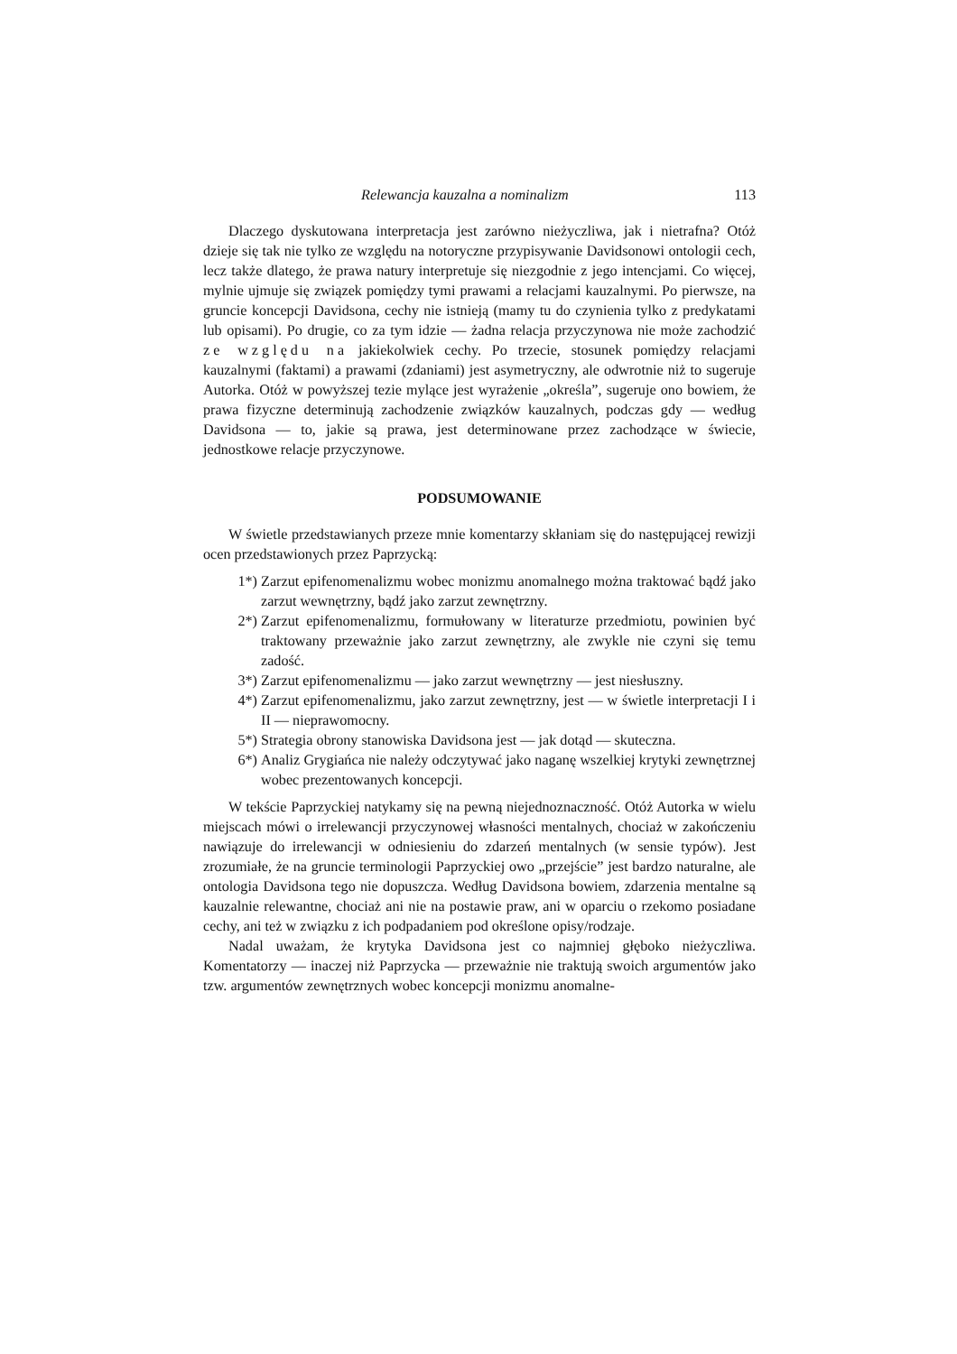Relewancja kauzalna a nominalizm 113
Dlaczego dyskutowana interpretacja jest zarówno nieżyczliwa, jak i nietrafna? Otóż dzieje się tak nie tylko ze względu na notoryczne przypisywanie Davidsonowi ontologii cech, lecz także dlatego, że prawa natury interpretuje się niezgodnie z jego intencjami. Co więcej, mylnie ujmuje się związek pomiędzy tymi prawami a relacjami kauzalnymi. Po pierwsze, na gruncie koncepcji Davidsona, cechy nie istnieją (mamy tu do czynienia tylko z predykatami lub opisami). Po drugie, co za tym idzie — żadna relacja przyczynowa nie może zachodzić ze względu na jakiekolwiek cechy. Po trzecie, stosunek pomiędzy relacjami kauzalnymi (faktami) a prawami (zdaniami) jest asymetryczny, ale odwrotnie niż to sugeruje Autorka. Otóż w powyższej tezie mylące jest wyrażenie „określa”, sugeruje ono bowiem, że prawa fizyczne determinują zachodzenie związków kauzalnych, podczas gdy — według Davidsona — to, jakie są prawa, jest determinowane przez zachodzące w świecie, jednostkowe relacje przyczynowe.
PODSUMOWANIE
W świetle przedstawianych przeze mnie komentarzy skłaniam się do następującej rewizji ocen przedstawionych przez Paprzycką:
1*) Zarzut epifenomenalizmu wobec monizmu anomalnego można traktować bądź jako zarzut wewnętrzny, bądź jako zarzut zewnętrzny.
2*) Zarzut epifenomenalizmu, formułowany w literaturze przedmiotu, powinien być traktowany przeważnie jako zarzut zewnętrzny, ale zwykle nie czyni się temu zadość.
3*) Zarzut epifenomenalizmu — jako zarzut wewnętrzny — jest niesłuszny.
4*) Zarzut epifenomenalizmu, jako zarzut zewnętrzny, jest — w świetle interpretacji I i II — nieprawomocny.
5*) Strategia obrony stanowiska Davidsona jest — jak dotąd — skuteczna.
6*) Analiz Grygiańca nie należy odczytywać jako naganę wszelkiej krytyki zewnętrznej wobec prezentowanych koncepcji.
W tekście Paprzyckiej natykamy się na pewną niejednoznaczność. Otóż Autorka w wielu miejscach mówi o irrelewancji przyczynowej własności mentalnych, chociaż w zakończeniu nawiązuje do irrelewancji w odniesieniu do zdarzeń mentalnych (w sensie typów). Jest zrozumiałe, że na gruncie terminologii Paprzyckiej owo „przejście” jest bardzo naturalne, ale ontologia Davidsona tego nie dopuszcza. Według Davidsona bowiem, zdarzenia mentalne są kauzalnie relewantne, chociaż ani nie na postawie praw, ani w oparciu o rzekomo posiadane cechy, ani też w związku z ich podpadaniem pod określone opisy/rodzaje.
Nadal uważam, że krytyka Davidsona jest co najmniej głęboko nieżyczliwa. Komentatorzy — inaczej niż Paprzycka — przeważnie nie traktują swoich argumentów jako tzw. argumentów zewnętrznych wobec koncepcji monizmu anomalne-